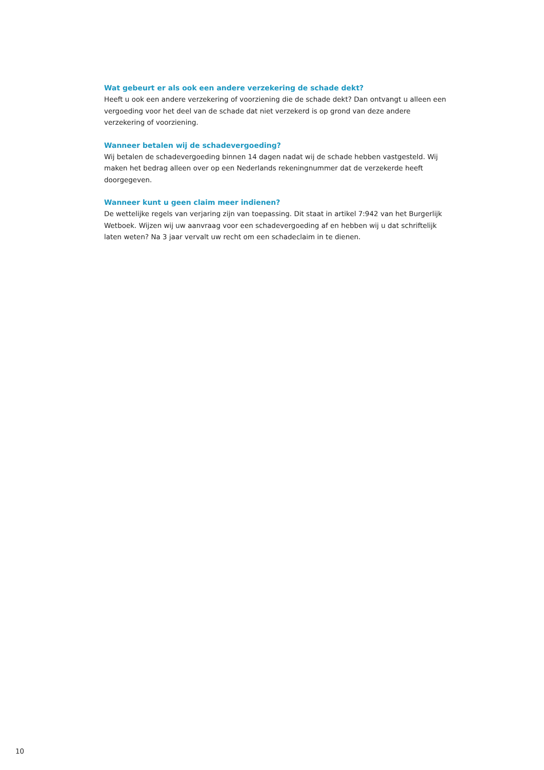Wat gebeurt er als ook een andere verzekering de schade dekt?
Heeft u ook een andere verzekering of voorziening die de schade dekt? Dan ontvangt u alleen een vergoeding voor het deel van de schade dat niet verzekerd is op grond van deze andere verzekering of voorziening.
Wanneer betalen wij de schadevergoeding?
Wij betalen de schadevergoeding binnen 14 dagen nadat wij de schade hebben vastgesteld. Wij maken het bedrag alleen over op een Nederlands rekeningnummer dat de verzekerde heeft doorgegeven.
Wanneer kunt u geen claim meer indienen?
De wettelijke regels van verjaring zijn van toepassing. Dit staat in artikel 7:942 van het Burgerlijk Wetboek. Wijzen wij uw aanvraag voor een schadevergoeding af en hebben wij u dat schriftelijk laten weten? Na 3 jaar vervalt uw recht om een schadeclaim in te dienen.
10